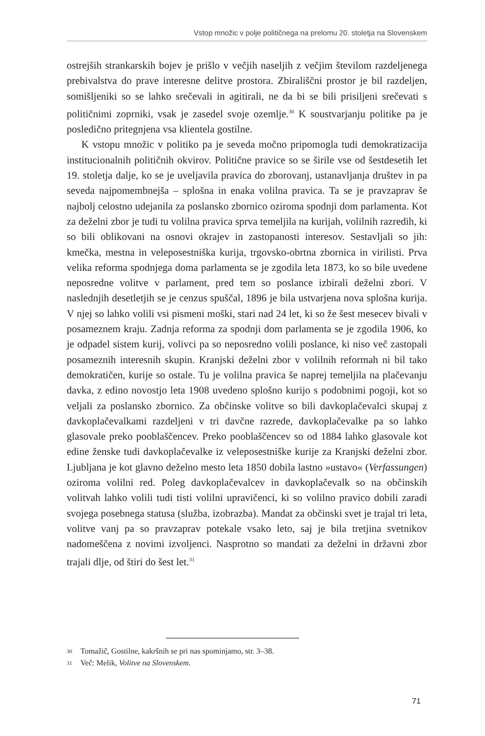Vstop množic v polje političnega na prelomu 20. stoletja na Slovenskem
ostrejših strankarskih bojev je prišlo v večjih naseljih z večjim številom razdeljenega prebivalstva do prave interesne delitve prostora. Zbirališčni prostor je bil razdeljen, somišljeniki so se lahko srečevali in agitirali, ne da bi se bili prisiljeni srečevati s političnimi zoprniki, vsak je zasedel svoje ozemlje.<sup>30</sup> K soustvarjanju politike pa je posledično pritegnjena vsa klientela gostilne.
K vstopu množic v politiko pa je seveda močno pripomogla tudi demokratizacija institucionalnih političnih okvirov. Politične pravice so se širile vse od šestdesetih let 19. stoletja dalje, ko se je uveljavila pravica do zborovanj, ustanavljanja društev in pa seveda najpomembnejša – splošna in enaka volilna pravica. Ta se je pravzaprav še najbolj celostno udejanila za poslansko zbornico oziroma spodnji dom parlamenta. Kot za deželni zbor je tudi tu volilna pravica sprva temeljila na kurijah, volilnih razredih, ki so bili oblikovani na osnovi okrajev in zastopanosti interesov. Sestavljali so jih: kmečka, mestna in veleposestniška kurija, trgovsko-obrtna zbornica in virilisti. Prva velika reforma spodnjega doma parlamenta se je zgodila leta 1873, ko so bile uvedene neposredne volitve v parlament, pred tem so poslance izbirali deželni zbori. V naslednjih desetletjih se je cenzus spuščal, 1896 je bila ustvarjena nova splošna kurija. V njej so lahko volili vsi pismeni moški, stari nad 24 let, ki so že šest mesecev bivali v posameznem kraju. Zadnja reforma za spodnji dom parlamenta se je zgodila 1906, ko je odpadel sistem kurij, volivci pa so neposredno volili poslance, ki niso več zastopali posameznih interesnih skupin. Kranjski deželni zbor v volilnih reformah ni bil tako demokratičen, kurije so ostale. Tu je volilna pravica še naprej temeljila na plačevanju davka, z edino novostjo leta 1908 uvedeno splošno kurijo s podobnimi pogoji, kot so veljali za poslansko zbornico. Za občinske volitve so bili davkoplačevalci skupaj z davkoplačevalkami razdeljeni v tri davčne razrede, davkoplačevalke pa so lahko glasovale preko pooblaščencev. Preko pooblaščencev so od 1884 lahko glasovale kot edine ženske tudi davkoplačevalke iz veleposestniške kurije za Kranjski deželni zbor. Ljubljana je kot glavno deželno mesto leta 1850 dobila lastno »ustavo« (Verfassungen) oziroma volilni red. Poleg davkoplačevalcev in davkoplačevalk so na občinskih volitvah lahko volili tudi tisti volilni upravičenci, ki so volilno pravico dobili zaradi svojega posebnega statusa (služba, izobrazba). Mandat za občinski svet je trajal tri leta, volitve vanj pa so pravzaprav potekale vsako leto, saj je bila tretjina svetnikov nadomeščena z novimi izvoljenci. Nasprotno so mandati za deželni in državni zbor trajali dlje, od štiri do šest let.<sup>31</sup>
30 Tomažič, Gostilne, kakršnih se pri nas spominjamo, str. 3–38.
31 Več: Melik, Volitve na Slovenskem.
71